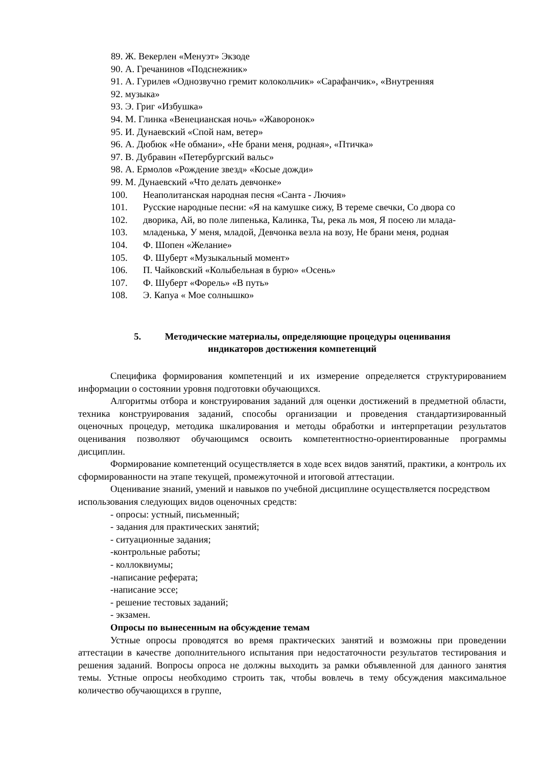89. Ж. Векерлен «Менуэт» Экзоде
90. А. Гречанинов «Подснежник»
91. А. Гурилев «Однозвучно гремит колокольчик» «Сарафанчик», «Внутренняя
92. музыка»
93. Э. Григ «Избушка»
94. М. Глинка «Венецианская ночь» «Жаворонок»
95. И. Дунаевский «Спой нам, ветер»
96. А. Дюбюк «Не обмани», «Не брани меня, родная», «Птичка»
97. В. Дубравин «Петербургский вальс»
98. А. Ермолов «Рождение звезд» «Косые дожди»
99. М. Дунаевский «Что делать девчонке»
100. Неаполитанская народная песня «Санта - Лючия»
101. Русские народные песни: «Я на камушке сижу, В тереме свечки, Со двора со
102. дворика, Ай, во поле липенька, Калинка, Ты, река ль моя, Я посею ли млада-
103. младенька, У меня, младой, Девчонка везла на возу, Не брани меня, родная
104. Ф. Шопен «Желание»
105. Ф. Шуберт «Музыкальный момент»
106. П. Чайковский «Колыбельная в бурю» «Осень»
107. Ф. Шуберт «Форель» «В путь»
108. Э. Капуа « Мое солнышко»
5. Методические материалы, определяющие процедуры оценивания
индикаторов достижения компетенций
Специфика формирования компетенций и их измерение определяется структурированием информации о состоянии уровня подготовки обучающихся.
Алгоритмы отбора и конструирования заданий для оценки достижений в предметной области, техника конструирования заданий, способы организации и проведения стандартизированный оценочных процедур, методика шкалирования и методы обработки и интерпретации результатов оценивания позволяют обучающимся освоить компетентностно-ориентированные программы дисциплин.
Формирование компетенций осуществляется в ходе всех видов занятий, практики, а контроль их сформированности на этапе текущей, промежуточной и итоговой аттестации.
Оценивание знаний, умений и навыков по учебной дисциплине осуществляется посредством использования следующих видов оценочных средств:
- опросы: устный, письменный;
- задания для практических занятий;
- ситуационные задания;
-контрольные работы;
- коллоквиумы;
-написание реферата;
-написание эссе;
- решение тестовых заданий;
- экзамен.
Опросы по вынесенным на обсуждение темам
Устные опросы проводятся во время практических занятий и возможны при проведении аттестации в качестве дополнительного испытания при недостаточности результатов тестирования и решения заданий. Вопросы опроса не должны выходить за рамки объявленной для данного занятия темы. Устные опросы необходимо строить так, чтобы вовлечь в тему обсуждения максимальное количество обучающихся в группе,